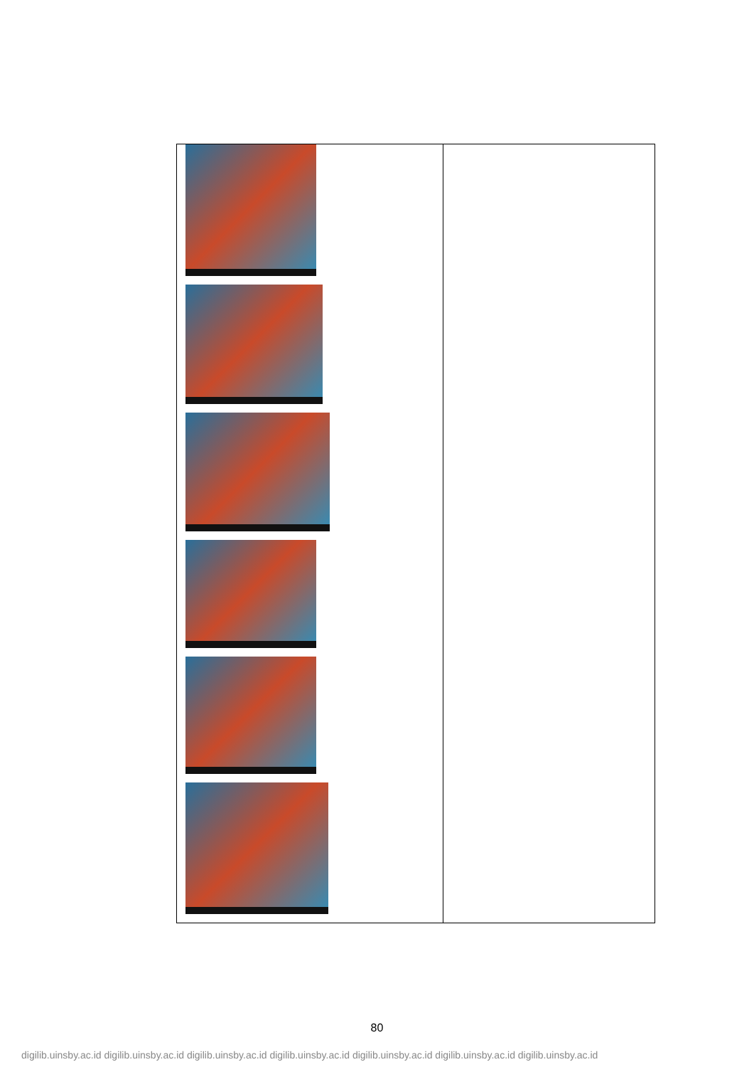80
digilib.uinsby.ac.id digilib.uinsby.ac.id digilib.uinsby.ac.id digilib.uinsby.ac.id digilib.uinsby.ac.id digilib.uinsby.ac.id digilib.uinsby.ac.id